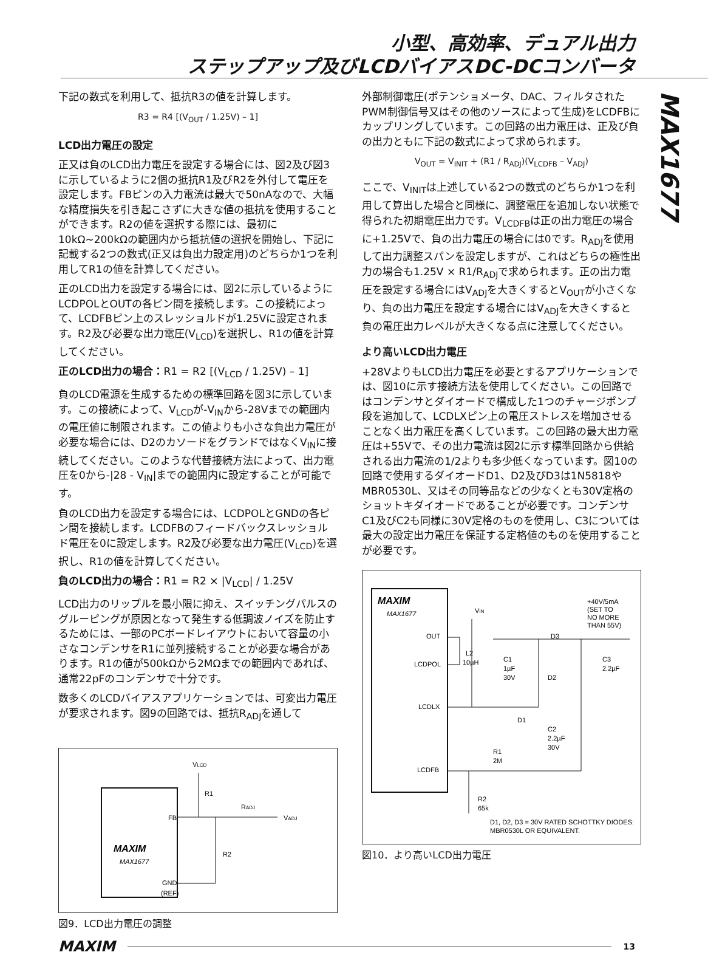小型、高効率、デュアル出力
ステップアップ及びLCDバイアスDC-DCコンバータ
MAX1677
下記の数式を利用して、抵抗R3の値を計算します。
R3 = R4 [(V<sub>OUT</sub> / 1.25V) – 1]
LCD出力電圧の設定
正又は負のLCD出力電圧を設定する場合には、図2及び図3に示しているように2個の抵抗R1及びR2を外付して電圧を設定します。FBピンの入力電流は最大で50nAなので、大幅な精度損失を引き起こさずに大きな値の抵抗を使用することができます。R2の値を選択する際には、最初に10kΩ~200kΩの範囲内から抵抗値の選択を開始し、下記に記載する2つの数式(正又は負出力設定用)のどちらか1つを利用してR1の値を計算してください。
正のLCD出力を設定する場合には、図2に示しているようにLCDPOLとOUTの各ピン間を接続します。この接続によって、LCDFBピン上のスレッショルドが1.25Vに設定されます。R2及び必要な出力電圧(V<sub>LCD</sub>)を選択し、R1の値を計算してください。
正のLCD出力の場合：R1 = R2 [(V<sub>LCD</sub> / 1.25V) – 1]
負のLCD電源を生成するための標準回路を図3に示しています。この接続によって、V<sub>LCD</sub>が-V<sub>IN</sub>から-28Vまでの範囲内の電圧値に制限されます。この値よりも小さな負出力電圧が必要な場合には、D2のカソードをグランドではなくV<sub>IN</sub>に接続してください。このような代替接続方法によって、出力電圧を0から-|28 - V<sub>IN</sub>|までの範囲内に設定することが可能です。
負のLCD出力を設定する場合には、LCDPOLとGNDの各ピン間を接続します。LCDFBのフィードバックスレッショルド電圧を0に設定します。R2及び必要な出力電圧(V<sub>LCD</sub>)を選択し、R1の値を計算してください。
負のLCD出力の場合：R1 = R2 × |V<sub>LCD</sub>| / 1.25V
LCD出力のリップルを最小限に抑え、スイッチングパルスのグルーピングが原因となって発生する低調波ノイズを防止するためには、一部のPCボードレイアウトにおいて容量の小さなコンデンサをR1に並列接続することが必要な場合があります。R1の値が500kΩから2MΩまでの範囲内であれば、通常22pFのコンデンサで十分です。
数多くのLCDバイアスアプリケーションでは、可変出力電圧が要求されます。図9の回路では、抵抗R<sub>ADJ</sub>を通して
VLCD
R1
RADJ
VADJ
FB
R2
MAXIM
MAX1677
GND
(REF)
図9．LCD出力電圧の調整
外部制御電圧(ポテンショメータ、DAC、フィルタされたPWM制御信号又はその他のソースによって生成)をLCDFBにカップリングしています。この回路の出力電圧は、正及び負の出力ともに下記の数式によって求められます。
V<sub>OUT</sub> = V<sub>INIT</sub> + (R1 / R<sub>ADJ</sub>)(V<sub>LCDFB</sub> – V<sub>ADJ</sub>)
ここで、V<sub>INIT</sub>は上述している2つの数式のどちらか1つを利用して算出した場合と同様に、調整電圧を追加しない状態で得られた初期電圧出力です。V<sub>LCDFB</sub>は正の出力電圧の場合に+1.25Vで、負の出力電圧の場合には0です。R<sub>ADJ</sub>を使用して出力調整スパンを設定しますが、これはどちらの極性出力の場合も1.25V × R1/R<sub>ADJ</sub>で求められます。正の出力電圧を設定する場合にはV<sub>ADJ</sub>を大きくするとV<sub>OUT</sub>が小さくなり、負の出力電圧を設定する場合にはV<sub>ADJ</sub>を大きくすると負の電圧出力レベルが大きくなる点に注意してください。
より高いLCD出力電圧
+28VよりもLCD出力電圧を必要とするアプリケーションでは、図10に示す接続方法を使用してください。この回路ではコンデンサとダイオードで構成した1つのチャージポンプ段を追加して、LCDLXピン上の電圧ストレスを増加させることなく出力電圧を高くしています。この回路の最大出力電圧は+55Vで、その出力電流は図2に示す標準回路から供給される出力電流の1/2よりも多少低くなっています。図10の回路で使用するダイオードD1、D2及びD3は1N5818やMBR0530L、又はその同等品などの少なくとも30V定格のショットキダイオードであることが必要です。コンデンサC1及びC2も同様に30V定格のものを使用し、C3については最大の設定出力電圧を保証する定格値のものを使用することが必要です。
MAXIM
MAX1677
OUT
LCDPOL
LCDLX
LCDFB
VIN
L2
10µH
C1
1µF
30V
D2
D1
C2
2.2µF
30V
D3
+40V/5mA
(SET TO
NO MORE
THAN 55V)
C3
2.2µF
R1
2M
R2
65k
D1, D2, D3 = 30V RATED SCHOTTKY DIODES:
MBR0530L OR EQUIVALENT.
図10．より高いLCD出力電圧
MAXIM 13